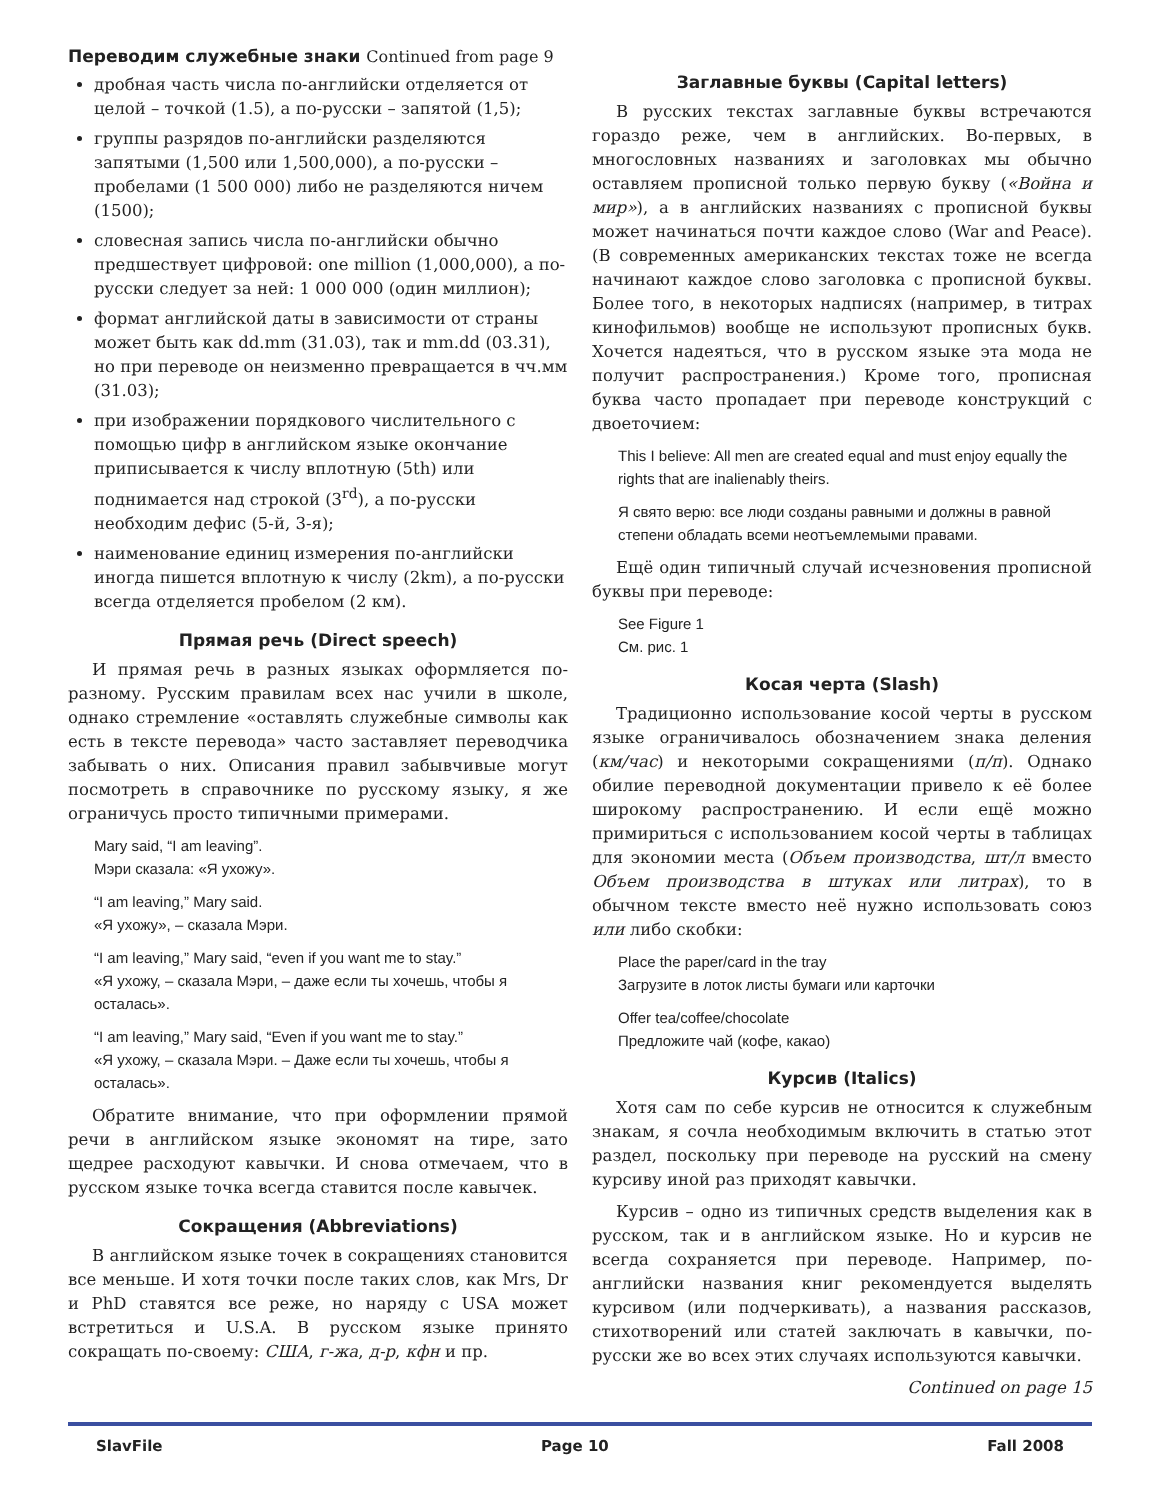Переводим служебные знаки Continued from page 9
дробная часть числа по-английски отделяется от целой – точкой (1.5), а по-русски – запятой (1,5);
группы разрядов по-английски разделяются запятыми (1,500 или 1,500,000), а по-русски – пробелами (1 500 000) либо не разделяются ничем (1500);
словесная запись числа по-английски обычно предшествует цифровой: one million (1,000,000), а по-русски следует за ней: 1 000 000 (один миллион);
формат английской даты в зависимости от страны может быть как dd.mm (31.03), так и mm.dd (03.31), но при переводе он неизменно превращается в чч.мм (31.03);
при изображении порядкового числительного с помощью цифр в английском языке окончание приписывается к числу вплотную (5th) или поднимается над строкой (3<sup>rd</sup>), а по-русски необходим дефис (5-й, 3-я);
наименование единиц измерения по-английски иногда пишется вплотную к числу (2km), а по-русски всегда отделяется пробелом (2 км).
Прямая речь (Direct speech)
И прямая речь в разных языках оформляется по-разному. Русским правилам всех нас учили в школе, однако стремление «оставлять служебные символы как есть в тексте перевода» часто заставляет переводчика забывать о них. Описания правил забывчивые могут посмотреть в справочнике по русскому языку, я же ограничусь просто типичными примерами.
Mary said, “I am leaving”.
Мэри сказала: «Я ухожу».
“I am leaving,” Mary said.
«Я ухожу», – сказала Мэри.
“I am leaving,” Mary said, “even if you want me to stay.”
«Я ухожу, – сказала Мэри, – даже если ты хочешь, чтобы я осталась».
“I am leaving,” Mary said, “Even if you want me to stay.”
«Я ухожу, – сказала Мэри. – Даже если ты хочешь, чтобы я осталась».
Обратите внимание, что при оформлении прямой речи в английском языке экономят на тире, зато щедрее расходуют кавычки. И снова отмечаем, что в русском языке точка всегда ставится после кавычек.
Сокращения (Abbreviations)
В английском языке точек в сокращениях становится все меньше. И хотя точки после таких слов, как Mrs, Dr и PhD ставятся все реже, но наряду с USA может встретиться и U.S.A. В русском языке принято сокращать по-своему: США, г-жа, д-р, кфн и пр.
Заглавные буквы (Capital letters)
В русских текстах заглавные буквы встречаются гораздо реже, чем в английских. Во-первых, в многословных названиях и заголовках мы обычно оставляем прописной только первую букву («Война и мир»), а в английских названиях с прописной буквы может начинаться почти каждое слово (War and Peace). (В современных американских текстах тоже не всегда начинают каждое слово заголовка с прописной буквы. Более того, в некоторых надписях (например, в титрах кинофильмов) вообще не используют прописных букв. Хочется надеяться, что в русском языке эта мода не получит распространения.) Кроме того, прописная буква часто пропадает при переводе конструкций с двоеточием:
This I believe: All men are created equal and must enjoy equally the rights that are inalienably theirs.
Я свято верю: все люди созданы равными и должны в равной степени обладать всеми неотъемлемыми правами.
Ещё один типичный случай исчезновения прописной буквы при переводе:
See Figure 1
См. рис. 1
Косая черта (Slash)
Традиционно использование косой черты в русском языке ограничивалось обозначением знака деления (км/час) и некоторыми сокращениями (п/п). Однако обилие переводной документации привело к её более широкому распространению. И если ещё можно примириться с использованием косой черты в таблицах для экономии места (Объем производства, шт/л вместо Объем производства в штуках или литрах), то в обычном тексте вместо неё нужно использовать союз или либо скобки:
Place the paper/card in the tray
Загрузите в лоток листы бумаги или карточки
Offer tea/coffee/chocolate
Предложите чай (кофе, какао)
Курсив (Italics)
Хотя сам по себе курсив не относится к служебным знакам, я сочла необходимым включить в статью этот раздел, поскольку при переводе на русский на смену курсиву иной раз приходят кавычки.
Курсив – одно из типичных средств выделения как в русском, так и в английском языке. Но и курсив не всегда сохраняется при переводе. Например, по-английски названия книг рекомендуется выделять курсивом (или подчеркивать), а названия рассказов, стихотворений или статей заключать в кавычки, по-русски же во всех этих случаях используются кавычки.
Continued on page 15
SlavFile Page 10 Fall 2008